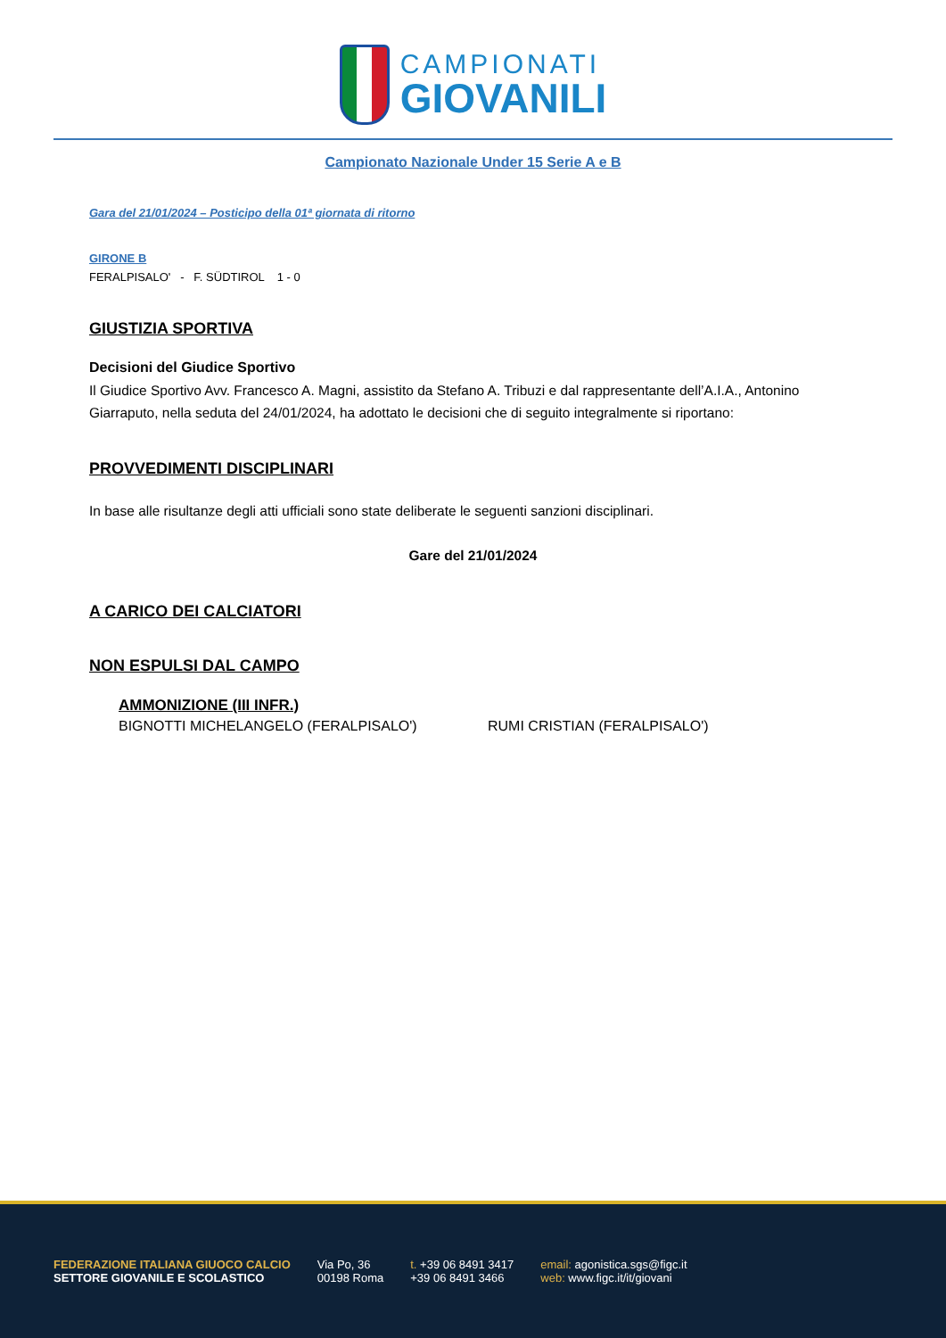CAMPIONATI
GIOVANILI
Campionato Nazionale Under 15 Serie A e B
Gara del 21/01/2024 – Posticipo della 01ª giornata di ritorno
GIRONE B
FERALPISALO' - F. SÜDTIROL 1 - 0
GIUSTIZIA SPORTIVA
Decisioni del Giudice Sportivo
Il Giudice Sportivo Avv. Francesco A. Magni, assistito da Stefano A. Tribuzi e dal rappresentante dell’A.I.A., Antonino Giarraputo, nella seduta del 24/01/2024, ha adottato le decisioni che di seguito integralmente si riportano:
PROVVEDIMENTI DISCIPLINARI
In base alle risultanze degli atti ufficiali sono state deliberate le seguenti sanzioni disciplinari.
Gare del 21/01/2024
A CARICO DEI CALCIATORI
NON ESPULSI DAL CAMPO
AMMONIZIONE (III INFR.)
BIGNOTTI MICHELANGELO (FERALPISALO') RUMI CRISTIAN (FERALPISALO')
FEDERAZIONE ITALIANA GIUOCO CALCIO
SETTORE GIOVANILE E SCOLASTICO
Via Po, 36
00198 Roma
t. +39 06 8491 3417
+39 06 8491 3466
email: agonistica.sgs@figc.it
web: www.figc.it/it/giovani